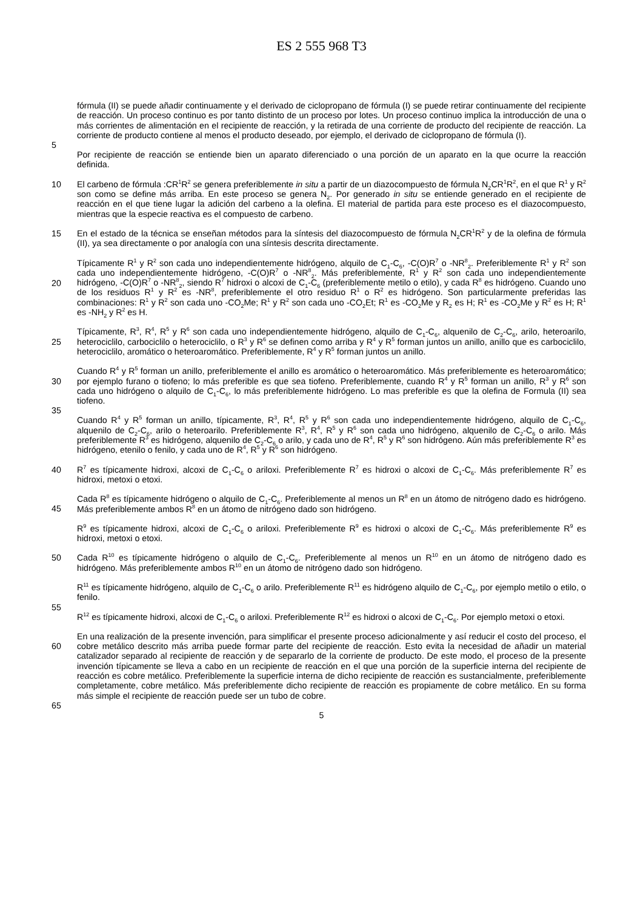ES 2 555 968 T3
fórmula (II) se puede añadir continuamente y el derivado de ciclopropano de fórmula (I) se puede retirar continuamente del recipiente de reacción. Un proceso continuo es por tanto distinto de un proceso por lotes. Un proceso continuo implica la introducción de una o más corrientes de alimentación en el recipiente de reacción, y la retirada de una corriente de producto del recipiente de reacción. La corriente de producto contiene al menos el
5
producto deseado, por ejemplo, el derivado de ciclopropano de fórmula (I).
Por recipiente de reacción se entiende bien un aparato diferenciado o una porción de un aparato en la que ocurre la reacción definida.
10 El carbeno de fórmula :CR<sup>1</sup>R<sup>2</sup> se genera preferiblemente in situ a partir de un diazocompuesto de fórmula N<sub>2</sub>CR<sup>1</sup>R<sup>2</sup>, en el que R<sup>1</sup> y R<sup>2</sup> son como se define más arriba. En este proceso se genera N<sub>2</sub>. Por generado in situ se entiende generado en el recipiente de reacción en el que tiene lugar la adición del carbeno a la olefina. El material de partida para este proceso es el diazocompuesto, mientras que la especie reactiva es el compuesto de carbeno.
15 En el estado de la técnica se enseñan métodos para la síntesis del diazocompuesto de fórmula N<sub>2</sub>CR<sup>1</sup>R<sup>2</sup> y de la olefina de fórmula (II), ya sea directamente o por analogía con una síntesis descrita directamente.
Típicamente R<sup>1</sup> y R<sup>2</sup> son cada uno independientemente hidrógeno, alquilo de C<sub>1</sub>-C<sub>6</sub>, -C(O)R<sup>7</sup> o -NR<sup>8</sup><sub>2</sub>. Preferiblemente R<sup>1</sup> y R<sup>2</sup> son cada uno independientemente hidrógeno, -C(O)R<sup>7</sup> o -NR<sup>8</sup><sub>2</sub>. Más preferiblemente, R<sup>1</sup> y
20
R<sup>2</sup> son cada uno independientemente hidrógeno, -C(O)R<sup>7</sup> o -NR<sup>8</sup><sub>2</sub>, siendo R<sup>7</sup> hidroxi o alcoxi de C<sub>1</sub>-C<sub>6</sub> (preferiblemente metilo o etilo), y cada R<sup>8</sup> es hidrógeno. Cuando uno de los residuos R<sup>1</sup> y R<sup>2</sup> es -NR<sup>8</sup>, preferiblemente el otro residuo R<sup>1</sup> o R<sup>2</sup> es hidrógeno. Son particularmente preferidas las combinaciones: R<sup>1</sup> y R<sup>2</sup> son cada uno -CO<sub>2</sub>Me; R<sup>1</sup> y R<sup>2</sup> son cada uno -CO<sub>2</sub>Et; R<sup>1</sup> es -CO<sub>2</sub>Me y R<sub>2</sub> es H; R<sup>1</sup> es -CO<sub>2</sub>Me y R<sup>2</sup> es H; R<sup>1</sup> es -NH<sub>2</sub> y R<sup>2</sup> es H.
25
Típicamente, R<sup>3</sup>, R<sup>4</sup>, R<sup>5</sup> y R<sup>6</sup> son cada uno independientemente hidrógeno, alquilo de C<sub>1</sub>-C<sub>6</sub>, alquenilo de C<sub>2</sub>-C<sub>6</sub>, arilo, heteroarilo, heterociclilo, carbociclilo o heterociclilo, o R<sup>3</sup> y R<sup>6</sup> se definen como arriba y R<sup>4</sup> y R<sup>5</sup> forman juntos un anillo, anillo que es carbociclilo, heterociclilo, aromático o heteroaromático. Preferiblemente, R<sup>4</sup> y R<sup>5</sup> forman juntos un anillo.
30
Cuando R<sup>4</sup> y R<sup>5</sup> forman un anillo, preferiblemente el anillo es aromático o heteroaromático. Más preferiblemente es heteroaromático; por ejemplo furano o tiofeno; lo más preferible es que sea tiofeno. Preferiblemente, cuando R<sup>4</sup> y R<sup>5</sup> forman un anillo, R<sup>3</sup> y R<sup>6</sup> son cada uno hidrógeno o alquilo de C<sub>1</sub>-C<sub>6</sub>, lo más preferiblemente hidrógeno. Lo mas preferible es que la olefina de Formula (II) sea tiofeno.
35
Cuando R<sup>4</sup> y R<sup>5</sup> forman un anillo, típicamente, R<sup>3</sup>, R<sup>4</sup>, R<sup>5</sup> y R<sup>6</sup> son cada uno independientemente hidrógeno, alquilo de C<sub>1</sub>-C<sub>6</sub>, alquenilo de C<sub>2</sub>-C<sub>6</sub>, arilo o heteroarilo. Preferiblemente R<sup>3</sup>, R<sup>4</sup>, R<sup>5</sup> y R<sup>6</sup> son cada uno hidrógeno, alquenilo de C<sub>2</sub>-C<sub>6</sub> o arilo. Más preferiblemente R<sup>3</sup> es hidrógeno, alquenilo de C<sub>2</sub>-C<sub>6</sub> o arilo, y cada uno de R<sup>4</sup>, R<sup>5</sup> y R<sup>6</sup> son hidrógeno. Aún más preferiblemente R<sup>3</sup> es hidrógeno, etenilo o fenilo, y cada uno de R<sup>4</sup>, R<sup>5</sup> y R<sup>6</sup> son hidrógeno.
40
R<sup>7</sup> es típicamente hidroxi, alcoxi de C<sub>1</sub>-C<sub>6</sub> o ariloxi. Preferiblemente R<sup>7</sup> es hidroxi o alcoxi de C<sub>1</sub>-C<sub>6</sub>. Más preferiblemente R<sup>7</sup> es hidroxi, metoxi o etoxi.
Cada R<sup>8</sup> es típicamente hidrógeno o alquilo de C<sub>1</sub>-C<sub>6</sub>. Preferiblemente al menos un R<sup>8</sup> en un átomo de nitrógeno
45
dado es hidrógeno. Más preferiblemente ambos R<sup>8</sup> en un átomo de nitrógeno dado son hidrógeno.
R<sup>9</sup> es típicamente hidroxi, alcoxi de C<sub>1</sub>-C<sub>6</sub> o ariloxi. Preferiblemente R<sup>9</sup> es hidroxi o alcoxi de C<sub>1</sub>-C<sub>6</sub>. Más preferiblemente R<sup>9</sup> es hidroxi, metoxi o etoxi.
50 Cada R<sup>10</sup> es típicamente hidrógeno o alquilo de C<sub>1</sub>-C<sub>6</sub>. Preferiblemente al menos un R<sup>10</sup> en un átomo de nitrógeno dado es hidrógeno. Más preferiblemente ambos R<sup>10</sup> en un átomo de nitrógeno dado son hidrógeno.
R<sup>11</sup> es típicamente hidrógeno, alquilo de C<sub>1</sub>-C<sub>6</sub> o arilo. Preferiblemente R<sup>11</sup> es hidrógeno alquilo de C<sub>1</sub>-C<sub>6</sub>, por ejemplo metilo o etilo, o fenilo.
55
R<sup>12</sup> es típicamente hidroxi, alcoxi de C<sub>1</sub>-C<sub>6</sub> o ariloxi. Preferiblemente R<sup>12</sup> es hidroxi o alcoxi de C<sub>1</sub>-C<sub>6</sub>. Por ejemplo metoxi o etoxi.
En una realización de la presente invención, para simplificar el presente proceso adicionalmente y así reducir el
60
costo del proceso, el cobre metálico descrito más arriba puede formar parte del recipiente de reacción. Esto evita la necesidad de añadir un material catalizador separado al recipiente de reacción y de separarlo de la corriente de producto. De este modo, el proceso de la presente invención típicamente se lleva a cabo en un recipiente de reacción en el que una porción de la superficie interna del recipiente de reacción es cobre metálico. Preferiblemente la superficie interna de dicho recipiente de reacción es sustancialmente, preferiblemente completamente, cobre
65
metálico. Más preferiblemente dicho recipiente de reacción es propiamente de cobre metálico. En su forma más simple el recipiente de reacción puede ser un tubo de cobre.
5